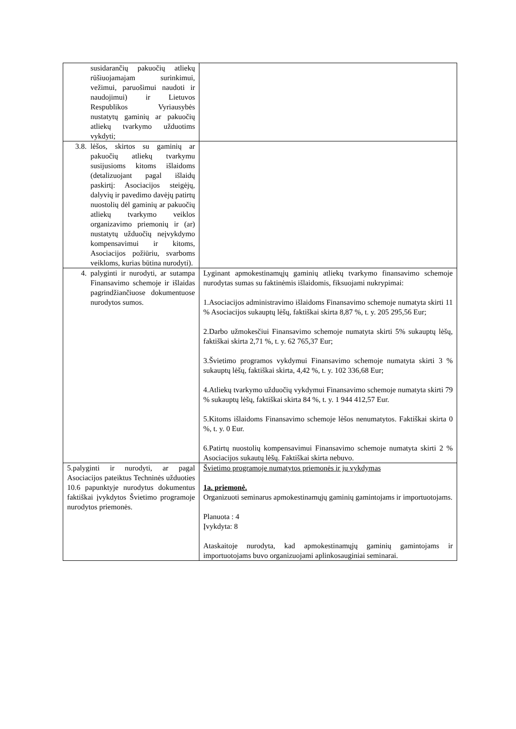| susidarančių pakuočių atliekų rūšiuojamajam surinkimui, vežimui, paruošimui naudoti ir naudojimui) ir Lietuvos Respublikos Vyriausybės nustatytų gaminių ar pakuočių atliekų tvarkymo užduotims vykdyti; | |
| 3.8. lėšos, skirtos su gaminių ar pakuočių atliekų tvarkymu susijusioms kitoms išlaidoms (detalizuojant pagal išlaidų paskirtį: Asociacijos steigėjų, dalyvių ir pavedimo davėjų patirtų nuostolių dėl gaminių ar pakuočių atliekų tvarkymo veiklos organizavimo priemonių ir (ar) nustatytų užduočių neįvykdymo kompensavimui ir kitoms, Asociacijos požiūriu, svarboms veikloms, kurias būtina nurodyti). | |
| 4. palyginti ir nurodyti, ar sutampa Finansavimo schemoje ir išlaidas pagrindžiančiuose dokumentuose nurodytos sumos. | Lyginant apmokestinamųjų gaminių atliekų tvarkymo finansavimo schemoje nurodytas sumas su faktinėmis išlaidomis, fiksuojami nukrypimai: 1.Asociacijos administravimo išlaidoms Finansavimo schemoje numatyta skirti 11 % Asociacijos sukauptų lėšų, faktiškai skirta 8,87 %, t. y. 205 295,56 Eur; 2.Darbo užmokesčiui Finansavimo schemoje numatyta skirti 5% sukauptų lėšų, faktiškai skirta 2,71 %, t. y. 62 765,37 Eur; 3.Švietimo programos vykdymui Finansavimo schemoje numatyta skirti 3 % sukauptų lėšų, faktiškai skirta, 4,42 %, t. y. 102 336,68 Eur; 4.Atliekų tvarkymo užduočių vykdymui Finansavimo schemoje numatyta skirti 79 % sukauptų lėšų, faktiškai skirta 84 %, t. y. 1 944 412,57 Eur. 5.Kitoms išlaidoms Finansavimo schemoje lėšos nenumatytos. Faktiškai skirta 0 %, t. y. 0 Eur. 6.Patirtų nuostolių kompensavimui Finansavimo schemoje numatyta skirti 2 % Asociacijos sukautų lėšų. Faktiškai skirta nebuvo. |
| 5.palyginti ir nurodyti, ar pagal Asociacijos pateiktus Techninės užduoties 10.6 papunktyje nurodytus dokumentus faktiškai įvykdytos Švietimo programoje nurodytos priemonės. | Švietimo programoje numatytos priemonės ir jų vykdymas 1a. priemonė. Organizuoti seminarus apmokestinamųjų gaminių gamintojams ir importuotojams. Planuota : 4 Įvykdyta: 8 Ataskaitoje nurodyta, kad apmokestinamųjų gaminių gamintojams ir importuotojams buvo organizuojami aplinkosauginiai seminarai. |